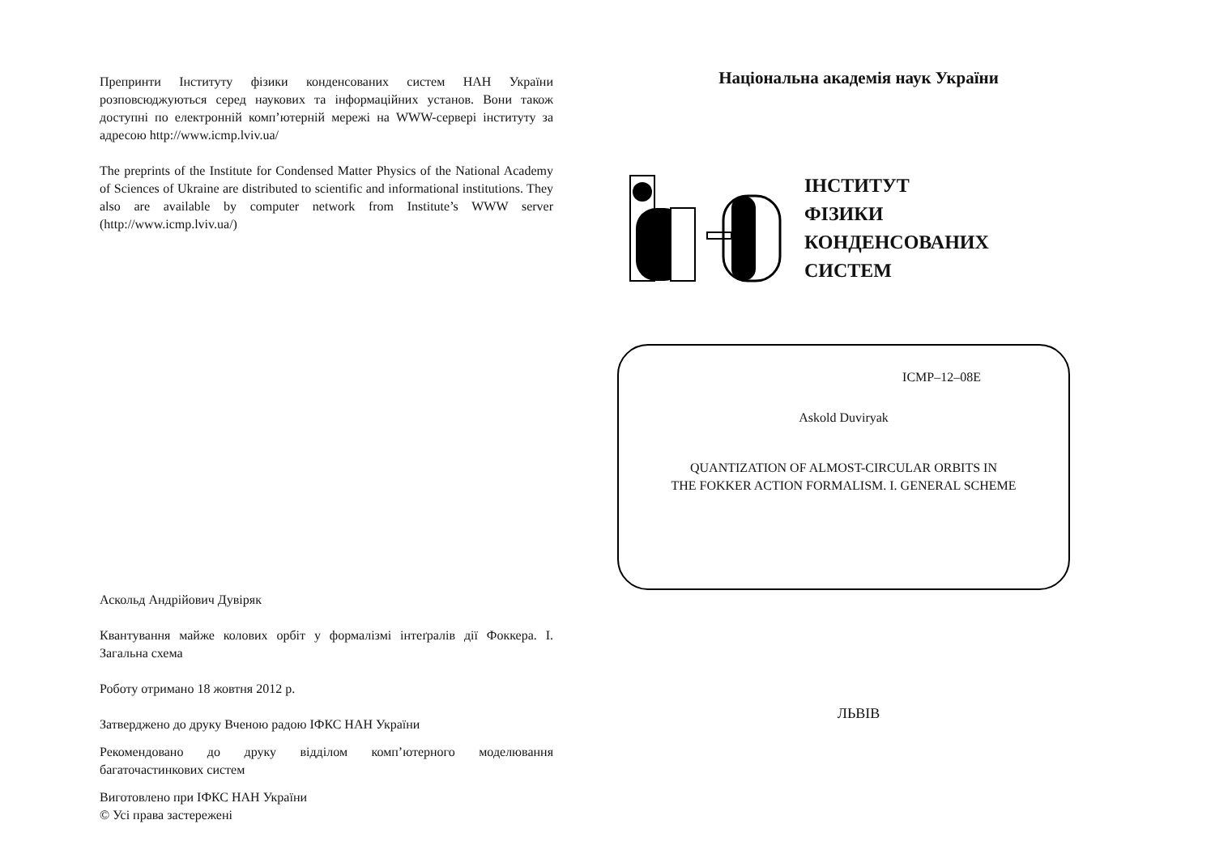Препринти Інституту фізики конденсованих систем НАН України розповсюджуються серед наукових та інформаційних установ. Вони також доступні по електронній комп’ютерній мережі на WWW-сервері інституту за адресою http://www.icmp.lviv.ua/
The preprints of the Institute for Condensed Matter Physics of the National Academy of Sciences of Ukraine are distributed to scientific and informational institutions. They also are available by computer network from Institute’s WWW server (http://www.icmp.lviv.ua/)
Аскольд Андрійович Дувіряк
Квантування майже колових орбіт у формалізмі інтеґралів дії Фоккера. I. Загальна схема
Роботу отримано 18 жовтня 2012 р.
Затверджено до друку Вченою радою ІФКС НАН України
Рекомендовано до друку відділом комп’ютерного моделювання багаточастинкових систем
Виготовлено при ІФКС НАН України
© Усі права застережені
Національна академія наук України
ІНСТИТУТ
ФІЗИКИ
КОНДЕНСОВАНИХ
СИСТЕМ
ICMP–12–08E
Askold Duviryak
QUANTIZATION OF ALMOST-CIRCULAR ORBITS IN
THE FOKKER ACTION FORMALISM. I. GENERAL SCHEME
ЛЬВІВ